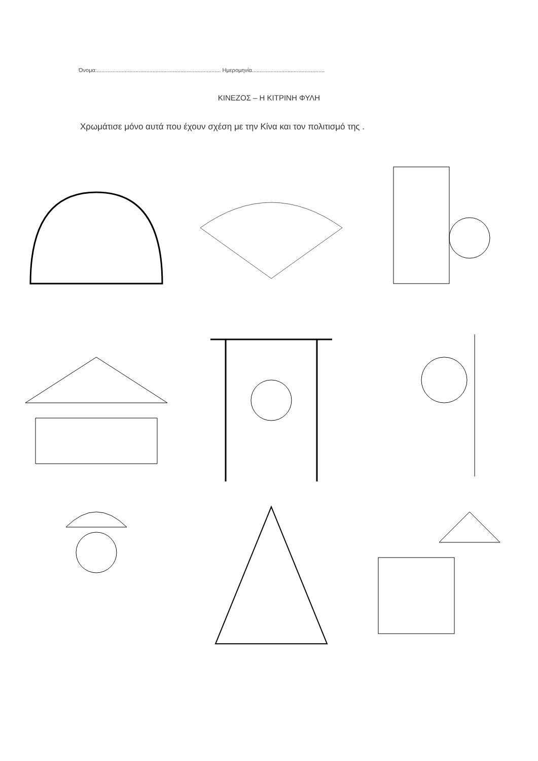Όνομα:................................................................................ Ημερομηνία...............................................
ΚΙΝΕΖΟΣ – Η ΚΙΤΡΙΝΗ ΦΥΛΗ
Χρωμάτισε μόνο αυτά που έχουν σχέση με την Κίνα και τον πολιτισμό της .